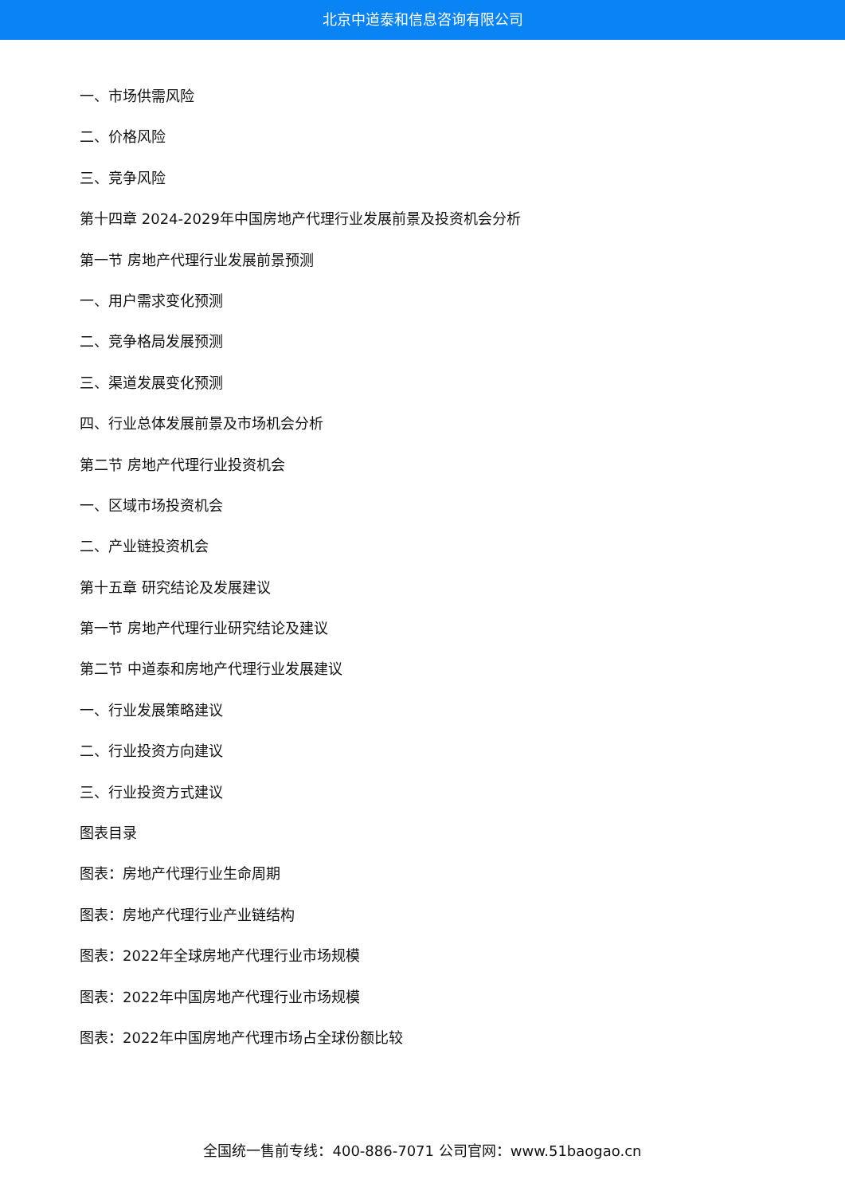北京中道泰和信息咨询有限公司
一、市场供需风险
二、价格风险
三、竞争风险
第十四章 2024-2029年中国房地产代理行业发展前景及投资机会分析
第一节 房地产代理行业发展前景预测
一、用户需求变化预测
二、竞争格局发展预测
三、渠道发展变化预测
四、行业总体发展前景及市场机会分析
第二节 房地产代理行业投资机会
一、区域市场投资机会
二、产业链投资机会
第十五章 研究结论及发展建议
第一节 房地产代理行业研究结论及建议
第二节 中道泰和房地产代理行业发展建议
一、行业发展策略建议
二、行业投资方向建议
三、行业投资方式建议
图表目录
图表：房地产代理行业生命周期
图表：房地产代理行业产业链结构
图表：2022年全球房地产代理行业市场规模
图表：2022年中国房地产代理行业市场规模
图表：2022年中国房地产代理市场占全球份额比较
全国统一售前专线：400-886-7071 公司官网：www.51baogao.cn